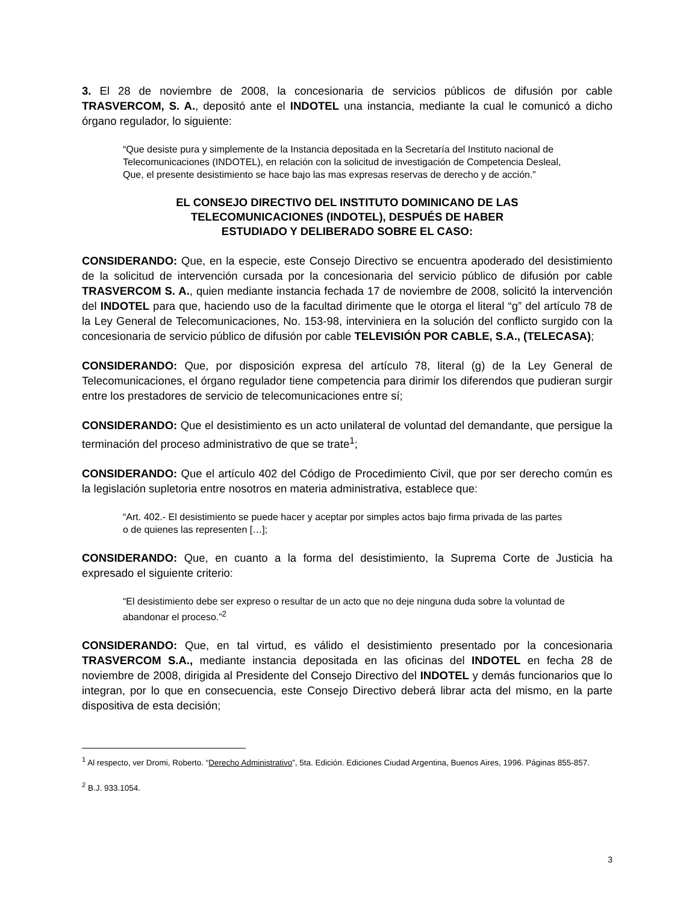3. El 28 de noviembre de 2008, la concesionaria de servicios públicos de difusión por cable TRASVERCOM, S. A., depositó ante el INDOTEL una instancia, mediante la cual le comunicó a dicho órgano regulador, lo siguiente:
“Que desiste pura y simplemente de la Instancia depositada en la Secretaría del Instituto nacional de Telecomunicaciones (INDOTEL), en relación con la solicitud de investigación de Competencia Desleal, Que, el presente desistimiento se hace bajo las mas expresas reservas de derecho y de acción.”
EL CONSEJO DIRECTIVO DEL INSTITUTO DOMINICANO DE LAS
TELECOMUNICACIONES (INDOTEL), DESPUÉS DE HABER
ESTUDIADO Y DELIBERADO SOBRE EL CASO:
CONSIDERANDO: Que, en la especie, este Consejo Directivo se encuentra apoderado del desistimiento de la solicitud de intervención cursada por la concesionaria del servicio público de difusión por cable TRASVERCOM S. A., quien mediante instancia fechada 17 de noviembre de 2008, solicitó la intervención del INDOTEL para que, haciendo uso de la facultad dirimente que le otorga el literal “g” del artículo 78 de la Ley General de Telecomunicaciones, No. 153-98, interviniera en la solución del conflicto surgido con la concesionaria de servicio público de difusión por cable TELEVISIÓN POR CABLE, S.A., (TELECASA);
CONSIDERANDO: Que, por disposición expresa del artículo 78, literal (g) de la Ley General de Telecomunicaciones, el órgano regulador tiene competencia para dirimir los diferendos que pudieran surgir entre los prestadores de servicio de telecomunicaciones entre sí;
CONSIDERANDO: Que el desistimiento es un acto unilateral de voluntad del demandante, que persigue la terminación del proceso administrativo de que se trate<sup>1</sup>;
CONSIDERANDO: Que el artículo 402 del Código de Procedimiento Civil, que por ser derecho común es la legislación supletoria entre nosotros en materia administrativa, establece que:
“Art. 402.- El desistimiento se puede hacer y aceptar por simples actos bajo firma privada de las partes o de quienes las representen […];
CONSIDERANDO: Que, en cuanto a la forma del desistimiento, la Suprema Corte de Justicia ha expresado el siguiente criterio:
“El desistimiento debe ser expreso o resultar de un acto que no deje ninguna duda sobre la voluntad de abandonar el proceso.”<sup>2</sup>
CONSIDERANDO: Que, en tal virtud, es válido el desistimiento presentado por la concesionaria TRASVERCOM S.A., mediante instancia depositada en las oficinas del INDOTEL en fecha 28 de noviembre de 2008, dirigida al Presidente del Consejo Directivo del INDOTEL y demás funcionarios que lo integran, por lo que en consecuencia, este Consejo Directivo deberá librar acta del mismo, en la parte dispositiva de esta decisión;
<sup>1</sup> Al respecto, ver Dromi, Roberto. “Derecho Administrativo”, 5ta. Edición. Ediciones Ciudad Argentina, Buenos Aires, 1996. Páginas 855-857.
<sup>2</sup> B.J. 933.1054.
3